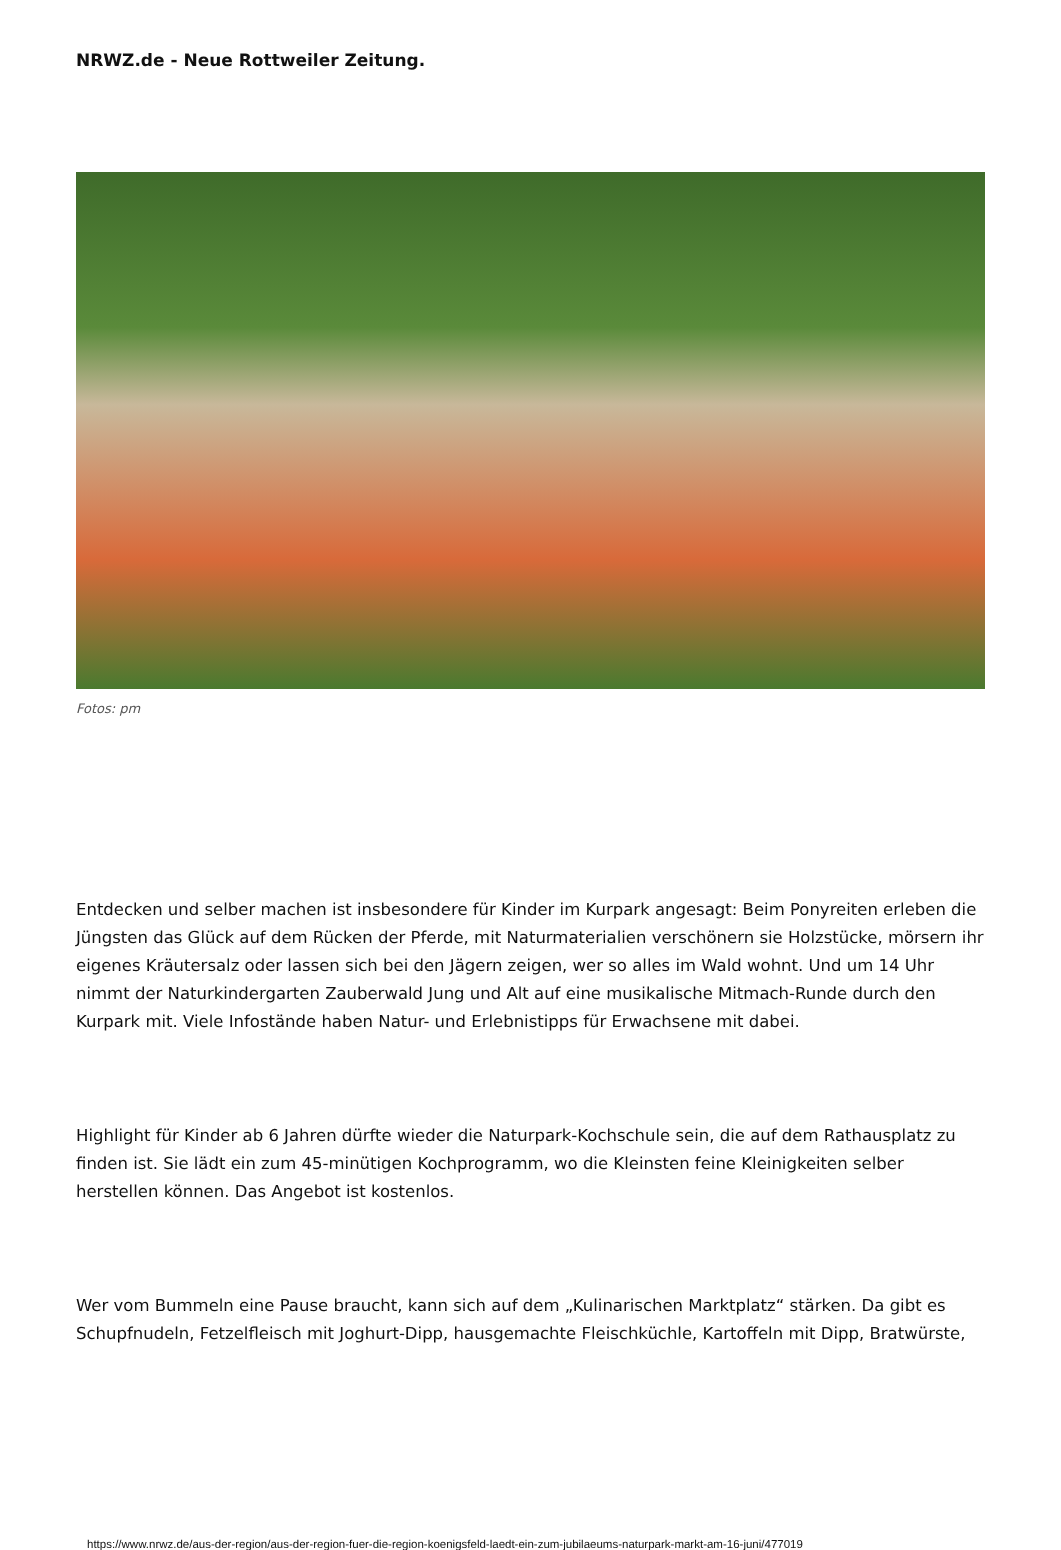NRWZ.de - Neue Rottweiler Zeitung.
Fotos: pm
Entdecken und selber machen ist insbesondere für Kinder im Kurpark angesagt: Beim Ponyreiten erleben die Jüngsten das Glück auf dem Rücken der Pferde, mit Naturmaterialien verschönern sie Holzstücke, mörsern ihr eigenes Kräutersalz oder lassen sich bei den Jägern zeigen, wer so alles im Wald wohnt. Und um 14 Uhr nimmt der Naturkindergarten Zauberwald Jung und Alt auf eine musikalische Mitmach-Runde durch den Kurpark mit. Viele Infostände haben Natur- und Erlebnistipps für Erwachsene mit dabei.
Highlight für Kinder ab 6 Jahren dürfte wieder die Naturpark-Kochschule sein, die auf dem Rathausplatz zu finden ist. Sie lädt ein zum 45-minütigen Kochprogramm, wo die Kleinsten feine Kleinigkeiten selber herstellen können. Das Angebot ist kostenlos.
Wer vom Bummeln eine Pause braucht, kann sich auf dem „Kulinarischen Marktplatz“ stärken. Da gibt es Schupfnudeln, Fetzelfleisch mit Joghurt-Dipp, hausgemachte Fleischküchle, Kartoffeln mit Dipp, Bratwürste,
https://www.nrwz.de/aus-der-region/aus-der-region-fuer-die-region-koenigsfeld-laedt-ein-zum-jubilaeums-naturpark-markt-am-16-juni/477019